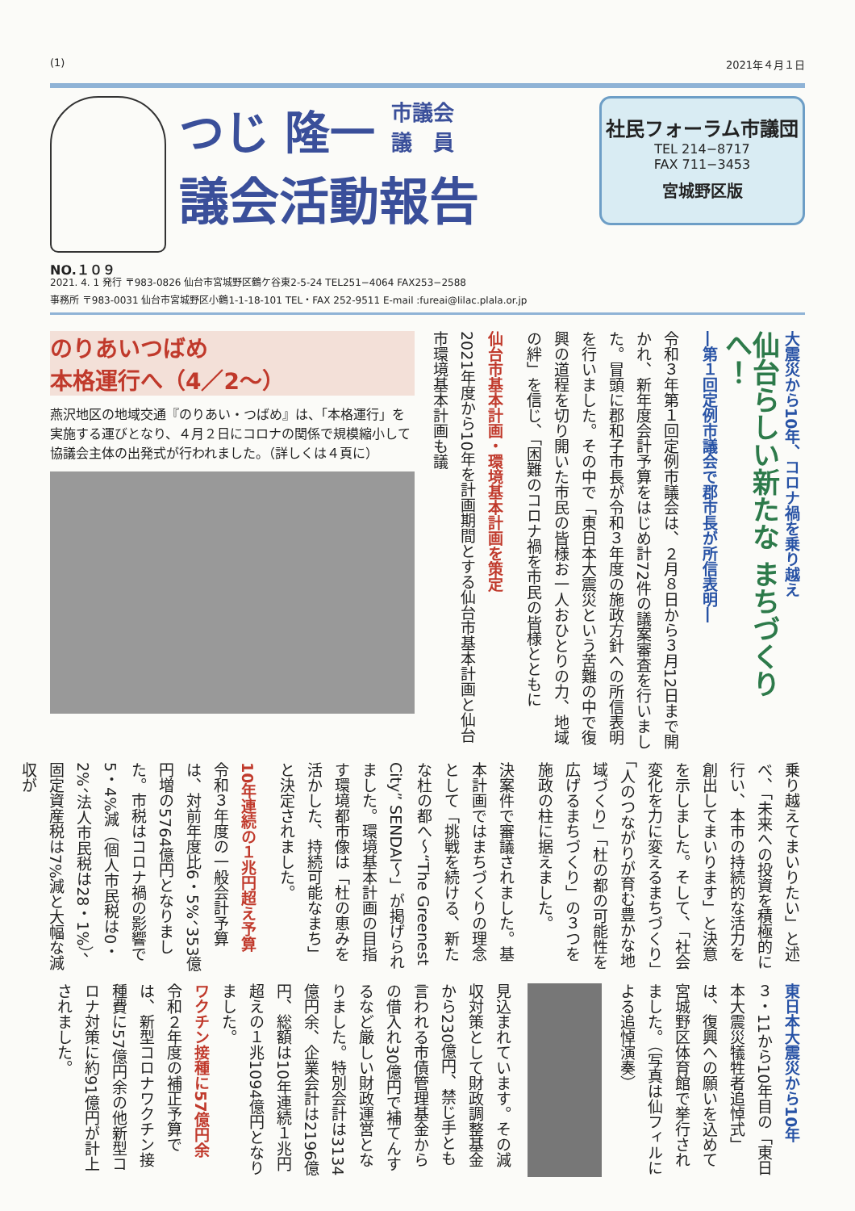(1) 2021年４月１日
NO.１０９
つじ 隆一 市議会
議　員
議会活動報告
社民フォーラム市議団
TEL 214−8717
FAX 711−3453
宮城野区版
2021. 4. 1 発行 〒983-0826 仙台市宮城野区鶴ケ谷東2-5-24 TEL251−4064 FAX253−2588
事務所 〒983-0031 仙台市宮城野区小鶴1-1-18-101 TEL・FAX 252-9511 E-mail :fureai@lilac.plala.or.jp
大震災から10年、コロナ禍を乗り越え
仙台らしい新たな まちづくりへ！
―第１回定例市議会で郡市長が所信表明―
令和３年第１回定例市議会は、２月８日から３月12日まで開かれ、新年度会計予算をはじめ計72件の議案審査を行いました。冒頭に郡和子市長が令和３年度の施政方針への所信表明を行いました。その中で「東日本大震災という苦難の中で復興の道程を切り開いた市民の皆様お一人おひとりの力、地域の絆」を信じ、「困難のコロナ禍を市民の皆様とともに
仙台市基本計画・環境基本計画を策定
2021年度から10年を計画期間とする仙台市基本計画と仙台市環境基本計画も議
のりあいつばめ
本格運行へ（4／2〜）
燕沢地区の地域交通『のりあい・つばめ』は、「本格運行」を実施する運びとなり、４月２日にコロナの関係で規模縮小して協議会主体の出発式が行われました。（詳しくは４頁に）
乗り越えてまいりたい」と述べ、「未来への投資を積極的に行い、本市の持続的な活力を創出してまいります」と決意を示しました。そして、「社会変化を力に変えるまちづくり」「人のつながりが育む豊かな地域づくり」「杜の都の可能性を広げるまちづくり」の３つを施政の柱に据えました。
決案件で審議されました。基本計画ではまちづくりの理念として「挑戦を続ける、新たな杜の都へ〜“The Greenest City” SENDAI〜」が掲げられました。環境基本計画の目指す環境都市像は「杜の恵みを活かした、持続可能なまち」と決定されました。
10年連続の１兆円超え予算
令和３年度の一般会計予算は、対前年度比6・5%、353億円増の5764億円となりました。市税はコロナ禍の影響で5・4%減（個人市民税は0・2%、法人市民税は28・1%）、固定資産税は7%減と大幅な減収が
東日本大震災から10年
３・11から10年目の「東日本大震災犠牲者追悼式」は、復興への願いを込めて宮城野区体育館で挙行されました。（写真は仙フィルによる追悼演奏）
見込まれています。その減収対策として財政調整基金から230億円、禁じ手とも言われる市債管理基金からの借入れ30億円で補てんするなど厳しい財政運営となりました。特別会計は3134億円余、企業会計は2196億円、総額は10年連続１兆円超えの１兆1094億円となりました。
ワクチン接種に57億円余
令和２年度の補正予算では、新型コロナワクチン接種費に57億円余の他新型コロナ対策に約91億円が計上されました。